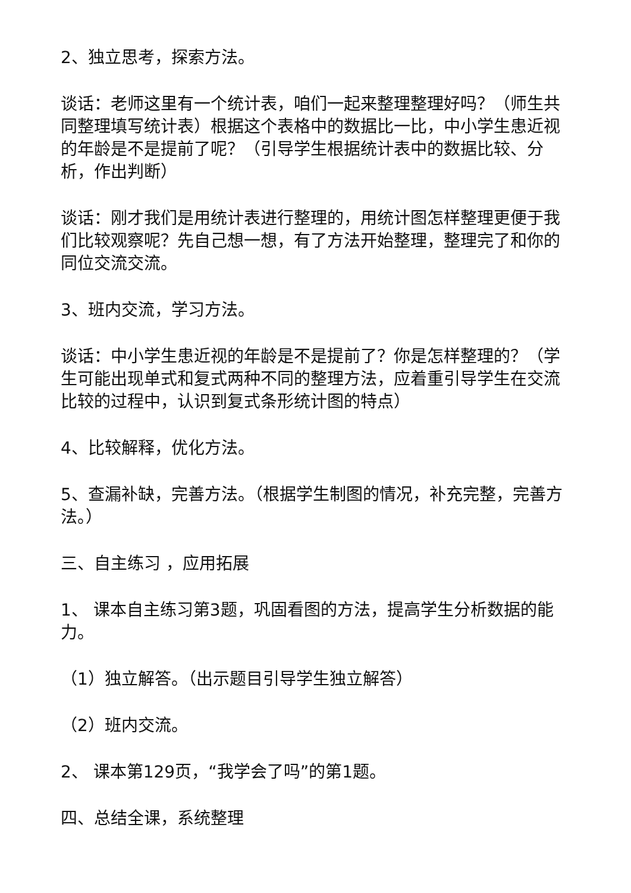2、独立思考，探索方法。
谈话：老师这里有一个统计表，咱们一起来整理整理好吗？（师生共同整理填写统计表）根据这个表格中的数据比一比，中小学生患近视的年龄是不是提前了呢？（引导学生根据统计表中的数据比较、分析，作出判断）
谈话：刚才我们是用统计表进行整理的，用统计图怎样整理更便于我们比较观察呢？先自己想一想，有了方法开始整理，整理完了和你的同位交流交流。
3、班内交流，学习方法。
谈话：中小学生患近视的年龄是不是提前了？你是怎样整理的？（学生可能出现单式和复式两种不同的整理方法，应着重引导学生在交流比较的过程中，认识到复式条形统计图的特点）
4、比较解释，优化方法。
5、查漏补缺，完善方法。（根据学生制图的情况，补充完整，完善方法。）
三、自主练习 ，应用拓展
1、 课本自主练习第3题，巩固看图的方法，提高学生分析数据的能力。
（1）独立解答。（出示题目引导学生独立解答）
（2）班内交流。
2、 课本第129页，“我学会了吗”的第1题。
四、总结全课，系统整理